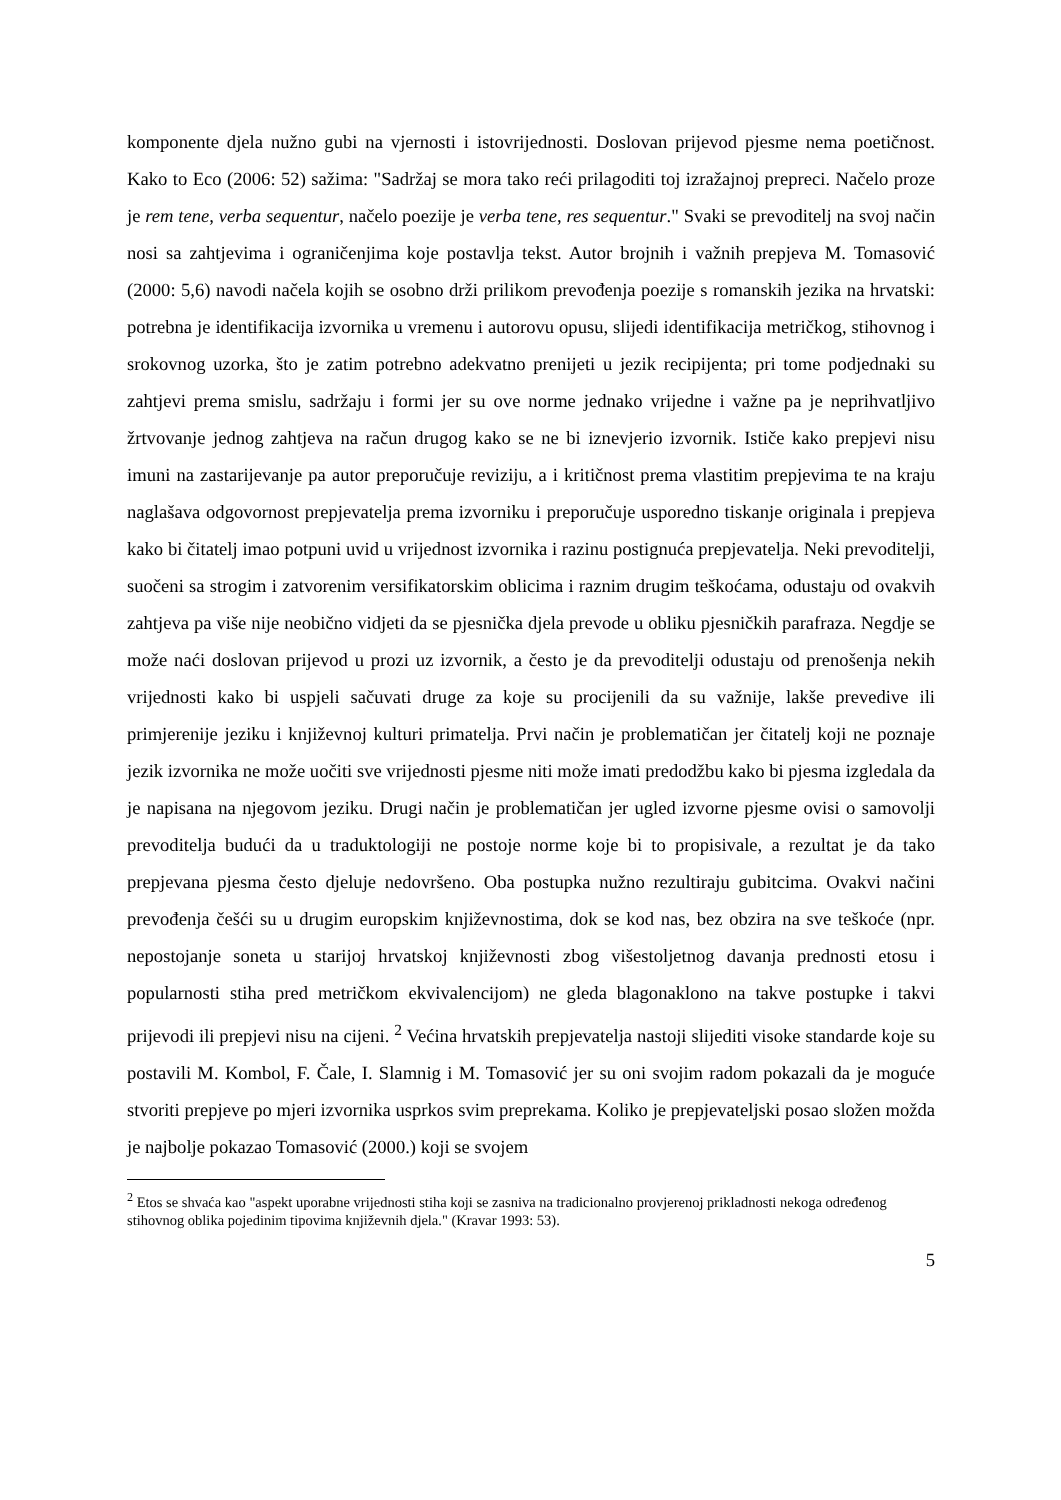komponente djela nužno gubi na vjernosti i istovrijednosti. Doslovan prijevod pjesme nema poetičnost. Kako to Eco (2006: 52) sažima: "Sadržaj se mora tako reći prilagoditi toj izražajnoj prepreci. Načelo proze je rem tene, verba sequentur, načelo poezije je verba tene, res sequentur." Svaki se prevoditelj na svoj način nosi sa zahtjevima i ograničenjima koje postavlja tekst. Autor brojnih i važnih prepjeva M. Tomasović (2000: 5,6) navodi načela kojih se osobno drži prilikom prevođenja poezije s romanskih jezika na hrvatski: potrebna je identifikacija izvornika u vremenu i autorovu opusu, slijedi identifikacija metričkog, stihovnog i srokovnog uzorka, što je zatim potrebno adekvatno prenijeti u jezik recipijenta; pri tome podjednaki su zahtjevi prema smislu, sadržaju i formi jer su ove norme jednako vrijedne i važne pa je neprihvatljivo žrtvovanje jednog zahtjeva na račun drugog kako se ne bi iznevjerio izvornik. Ističe kako prepjevi nisu imuni na zastarijevanje pa autor preporučuje reviziju, a i kritičnost prema vlastitim prepjevima te na kraju naglašava odgovornost prepjevatelja prema izvorniku i preporučuje usporedno tiskanje originala i prepjeva kako bi čitatelj imao potpuni uvid u vrijednost izvornika i razinu postignuća prepjevatelja. Neki prevoditelji, suočeni sa strogim i zatvorenim versifikatorskim oblicima i raznim drugim teškoćama, odustaju od ovakvih zahtjeva pa više nije neobično vidjeti da se pjesnička djela prevode u obliku pjesničkih parafraza. Negdje se može naći doslovan prijevod u prozi uz izvornik, a često je da prevoditelji odustaju od prenošenja nekih vrijednosti kako bi uspjeli sačuvati druge za koje su procijenili da su važnije, lakše prevedive ili primjerenije jeziku i književnoj kulturi primatelja. Prvi način je problematičan jer čitatelj koji ne poznaje jezik izvornika ne može uočiti sve vrijednosti pjesme niti može imati predodžbu kako bi pjesma izgledala da je napisana na njegovom jeziku. Drugi način je problematičan jer ugled izvorne pjesme ovisi o samovolji prevoditelja budući da u traduktologiji ne postoje norme koje bi to propisivale, a rezultat je da tako prepjevana pjesma često djeluje nedovršeno. Oba postupka nužno rezultiraju gubitcima. Ovakvi načini prevođenja češći su u drugim europskim književnostima, dok se kod nas, bez obzira na sve teškoće (npr. nepostojanje soneta u starijoj hrvatskoj književnosti zbog višestoljetnog davanja prednosti etosu i popularnosti stiha pred metričkom ekvivalencijom) ne gleda blagonaklono na takve postupke i takvi prijevodi ili prepjevi nisu na cijeni. <sup>2</sup> Većina hrvatskih prepjevatelja nastoji slijediti visoke standarde koje su postavili M. Kombol, F. Čale, I. Slamnig i M. Tomasović jer su oni svojim radom pokazali da je moguće stvoriti prepjeve po mjeri izvornika usprkos svim preprekama. Koliko je prepjevateljski posao složen možda je najbolje pokazao Tomasović (2000.) koji se svojem
<sup>2</sup> Etos se shvaća kao "aspekt uporabne vrijednosti stiha koji se zasniva na tradicionalno provjerenoj prikladnosti nekoga određenog stihovnog oblika pojedinim tipovima književnih djela." (Kravar 1993: 53).
5